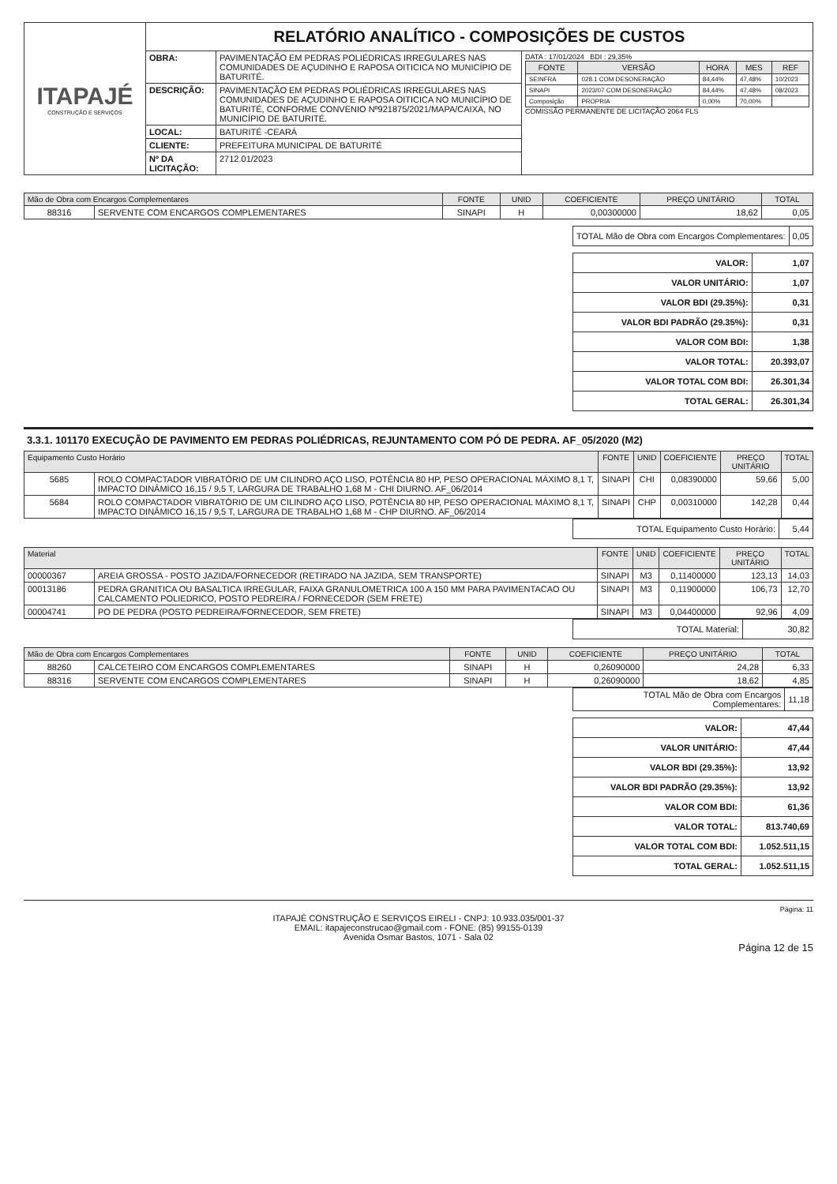| ITAPAJÉ CONSTRUÇÃO E SERVIÇOS | RELATÓRIO ANALÍTICO - COMPOSIÇÕES DE CUSTOS | | |
| | OBRA: | PAVIMENTAÇÃO EM PEDRAS POLIÉDRICAS IRREGULARES NAS COMUNIDADES DE AÇUDINHO E RAPOSA OITICICA NO MUNICÍPIO DE BATURITÉ. | DATA : 17/01/2024 BDI : 29,35% / FONTE / VERSÃO / HORA / MES / REF / / --- / --- / --- / --- / --- / / SEINFRA / 028.1 COM DESONERAÇÃO / 84,44% / 47,48% / 10/2023 / / SINAPI / 2023/07 COM DESONERAÇÃO / 84,44% / 47,48% / 08/2023 / / Composição / PROPRIA / 0,00% / 70,00% / / COMISSÃO PERMANENTE DE LICITAÇÃO 2064 FLS |
| | DESCRIÇÃO: | PAVIMENTAÇÃO EM PEDRAS POLIÉDRICAS IRREGULARES NAS COMUNIDADES DE AÇUDINHO E RAPOSA OITICICA NO MUNICÍPIO DE BATURITÉ, CONFORME CONVENIO Nº921875/2021/MAPA/CAIXA, NO MUNICÍPIO DE BATURITÉ. | |
| | LOCAL: | BATURITÉ -CEARÁ | |
| | CLIENTE: | PREFEITURA MUNICIPAL DE BATURITÉ | |
| | Nº DA LICITAÇÃO: | 2712.01/2023 | |
| Mão de Obra com Encargos Complementares | | FONTE | UNID | COEFICIENTE | PREÇO UNITÁRIO | TOTAL |
| --- | --- | --- | --- | --- | --- | --- |
| 88316 | SERVENTE COM ENCARGOS COMPLEMENTARES | SINAPI | H | 0,00300000 | 18,62 | 0,05 |
| TOTAL Mão de Obra com Encargos Complementares: | 0,05 |
| VALOR: | 1,07 |
| VALOR UNITÁRIO: | 1,07 |
| VALOR BDI (29.35%): | 0,31 |
| VALOR BDI PADRÃO (29.35%): | 0,31 |
| VALOR COM BDI: | 1,38 |
| VALOR TOTAL: | 20.393,07 |
| VALOR TOTAL COM BDI: | 26.301,34 |
| TOTAL GERAL: | 26.301,34 |
3.3.1. 101170 EXECUÇÃO DE PAVIMENTO EM PEDRAS POLIÉDRICAS, REJUNTAMENTO COM PÓ DE PEDRA. AF_05/2020 (M2)
| Equipamento Custo Horário | | FONTE | UNID | COEFICIENTE | PREÇO UNITÁRIO | TOTAL |
| --- | --- | --- | --- | --- | --- | --- |
| 5685 | ROLO COMPACTADOR VIBRATÓRIO DE UM CILINDRO AÇO LISO, POTÊNCIA 80 HP, PESO OPERACIONAL MÁXIMO 8,1 T, IMPACTO DINÂMICO 16,15 / 9,5 T, LARGURA DE TRABALHO 1,68 M - CHI DIURNO. AF_06/2014 | SINAPI | CHI | 0,08390000 | 59,66 | 5,00 |
| 5684 | ROLO COMPACTADOR VIBRATÓRIO DE UM CILINDRO AÇO LISO, POTÊNCIA 80 HP, PESO OPERACIONAL MÁXIMO 8,1 T, IMPACTO DINÂMICO 16,15 / 9,5 T, LARGURA DE TRABALHO 1,68 M - CHP DIURNO. AF_06/2014 | SINAPI | CHP | 0,00310000 | 142,28 | 0,44 |
| TOTAL Equipamento Custo Horário: | 5,44 |
| Material | | FONTE | UNID | COEFICIENTE | PREÇO UNITÁRIO | TOTAL |
| --- | --- | --- | --- | --- | --- | --- |
| 00000367 | AREIA GROSSA - POSTO JAZIDA/FORNECEDOR (RETIRADO NA JAZIDA, SEM TRANSPORTE) | SINAPI | M3 | 0,11400000 | 123,13 | 14,03 |
| 00013186 | PEDRA GRANITICA OU BASALTICA IRREGULAR, FAIXA GRANULOMETRICA 100 A 150 MM PARA PAVIMENTACAO OU CALCAMENTO POLIEDRICO, POSTO PEDREIRA / FORNECEDOR (SEM FRETE) | SINAPI | M3 | 0,11900000 | 106,73 | 12,70 |
| 00004741 | PO DE PEDRA (POSTO PEDREIRA/FORNECEDOR, SEM FRETE) | SINAPI | M3 | 0,04400000 | 92,96 | 4,09 |
| TOTAL Material: | 30,82 |
| Mão de Obra com Encargos Complementares | | FONTE | UNID | COEFICIENTE | PREÇO UNITÁRIO | TOTAL |
| --- | --- | --- | --- | --- | --- | --- |
| 88260 | CALCETEIRO COM ENCARGOS COMPLEMENTARES | SINAPI | H | 0,26090000 | 24,28 | 6,33 |
| 88316 | SERVENTE COM ENCARGOS COMPLEMENTARES | SINAPI | H | 0,26090000 | 18,62 | 4,85 |
| TOTAL Mão de Obra com Encargos Complementares: | 11,18 |
| VALOR: | 47,44 |
| VALOR UNITÁRIO: | 47,44 |
| VALOR BDI (29.35%): | 13,92 |
| VALOR BDI PADRÃO (29.35%): | 13,92 |
| VALOR COM BDI: | 61,36 |
| VALOR TOTAL: | 813.740,69 |
| VALOR TOTAL COM BDI: | 1.052.511,15 |
| TOTAL GERAL: | 1.052.511,15 |
Página: 11
ITAPAJÉ CONSTRUÇÃO E SERVIÇOS EIRELI - CNPJ: 10.933.035/001-37
EMAIL: itapajeconstrucao@gmail.com - FONE: (85) 99155-0139
Avenida Osmar Bastos, 1071 - Sala 02
Página 12 de 15